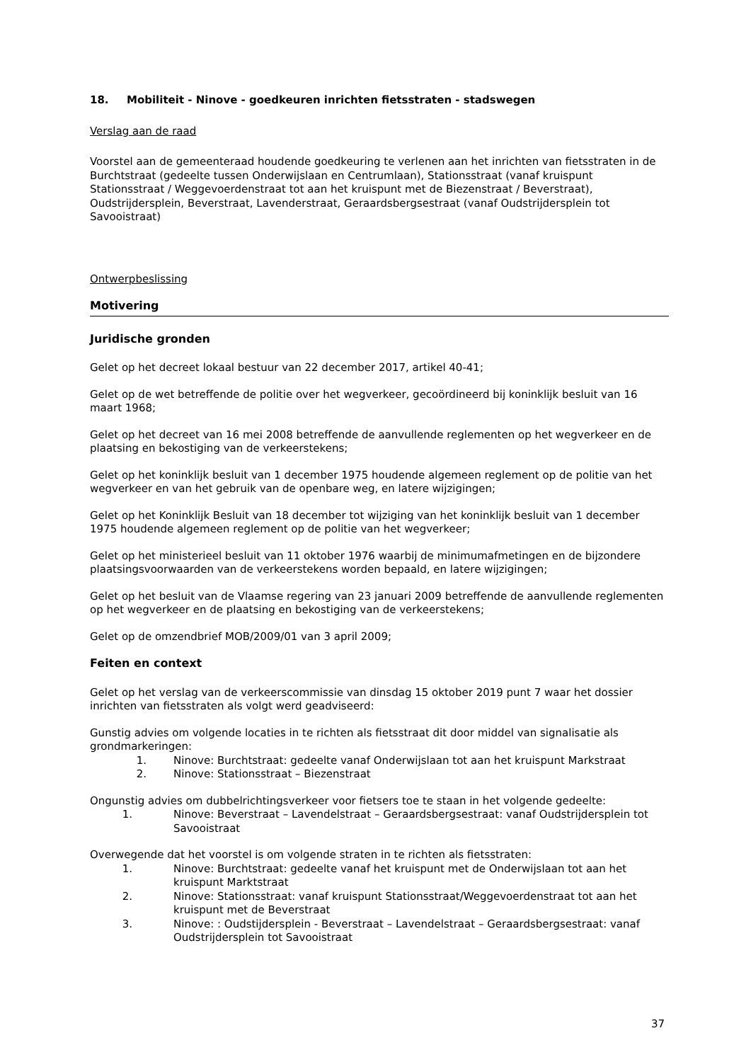18. Mobiliteit - Ninove - goedkeuren inrichten fietsstraten - stadswegen
Verslag aan de raad
Voorstel aan de gemeenteraad houdende goedkeuring te verlenen aan het inrichten van fietsstraten in de Burchtstraat (gedeelte tussen Onderwijslaan en Centrumlaan), Stationsstraat (vanaf kruispunt Stationsstraat / Weggevoerdenstraat tot aan het kruispunt met de Biezenstraat / Beverstraat), Oudstrijdersplein, Beverstraat, Lavenderstraat, Geraardsbergsestraat (vanaf Oudstrijdersplein tot Savooistraat)
Ontwerpbeslissing
Motivering
Juridische gronden
Gelet op het decreet lokaal bestuur van 22 december 2017, artikel 40-41;
Gelet op de wet betreffende de politie over het wegverkeer, gecoördineerd bij koninklijk besluit van 16 maart 1968;
Gelet op het decreet van 16 mei 2008 betreffende de aanvullende reglementen op het wegverkeer en de plaatsing en bekostiging van de verkeerstekens;
Gelet op het koninklijk besluit van 1 december 1975 houdende algemeen reglement op de politie van het wegverkeer en van het gebruik van de openbare weg, en latere wijzigingen;
Gelet op het Koninklijk Besluit van 18 december tot wijziging van het koninklijk besluit van 1 december 1975 houdende algemeen reglement op de politie van het wegverkeer;
Gelet op het ministerieel besluit van 11 oktober 1976 waarbij de minimumafmetingen en de bijzondere plaatsingsvoorwaarden van de verkeerstekens worden bepaald, en latere wijzigingen;
Gelet op het besluit van de Vlaamse regering van 23 januari 2009 betreffende de aanvullende reglementen op het wegverkeer en de plaatsing en bekostiging van de verkeerstekens;
Gelet op de omzendbrief MOB/2009/01 van 3 april 2009;
Feiten en context
Gelet op het verslag van de verkeerscommissie van dinsdag 15 oktober 2019 punt 7 waar het dossier inrichten van fietsstraten als volgt werd geadviseerd:
Gunstig advies om volgende locaties in te richten als fietsstraat dit door middel van signalisatie als grondmarkeringen:
1. Ninove: Burchtstraat: gedeelte vanaf Onderwijslaan tot aan het kruispunt Markstraat
2. Ninove: Stationsstraat – Biezenstraat
Ongunstig advies om dubbelrichtingsverkeer voor fietsers toe te staan in het volgende gedeelte:
1. Ninove: Beverstraat – Lavendelstraat – Geraardsbergsestraat: vanaf Oudstrijdersplein tot Savooistraat
Overwegende dat het voorstel is om volgende straten in te richten als fietsstraten:
1. Ninove: Burchtstraat: gedeelte vanaf het kruispunt met de Onderwijslaan tot aan het kruispunt Marktstraat
2. Ninove: Stationsstraat: vanaf kruispunt Stationsstraat/Weggevoerdenstraat tot aan het kruispunt met de Beverstraat
3. Ninove: : Oudstijdersplein - Beverstraat – Lavendelstraat – Geraardsbergsestraat: vanaf Oudstrijdersplein tot Savooistraat
37